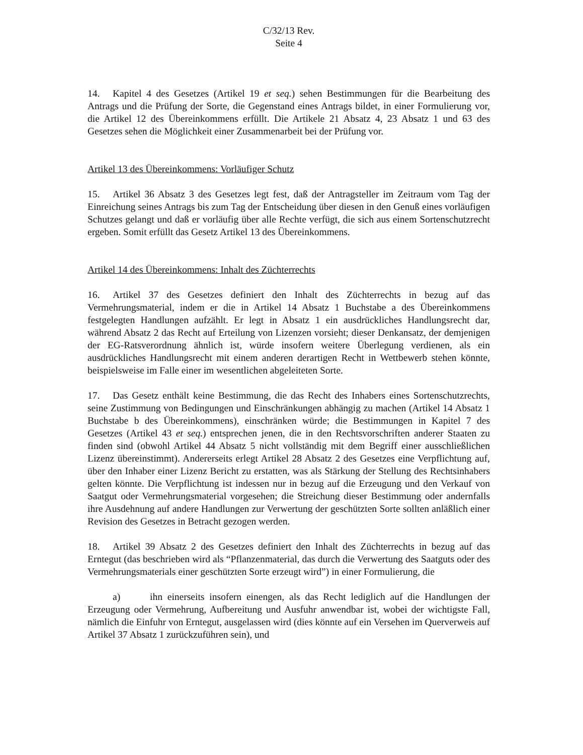C/32/13 Rev.
Seite 4
14. Kapitel 4 des Gesetzes (Artikel 19 et seq.) sehen Bestimmungen für die Bearbeitung des Antrags und die Prüfung der Sorte, die Gegenstand eines Antrags bildet, in einer Formulierung vor, die Artikel 12 des Übereinkommens erfüllt. Die Artikele 21 Absatz 4, 23 Absatz 1 und 63 des Gesetzes sehen die Möglichkeit einer Zusammenarbeit bei der Prüfung vor.
Artikel 13 des Übereinkommens: Vorläufiger Schutz
15. Artikel 36 Absatz 3 des Gesetzes legt fest, daß der Antragsteller im Zeitraum vom Tag der Einreichung seines Antrags bis zum Tag der Entscheidung über diesen in den Genuß eines vorläufigen Schutzes gelangt und daß er vorläufig über alle Rechte verfügt, die sich aus einem Sortenschutzrecht ergeben. Somit erfüllt das Gesetz Artikel 13 des Übereinkommens.
Artikel 14 des Übereinkommens: Inhalt des Züchterrechts
16. Artikel 37 des Gesetzes definiert den Inhalt des Züchterrechts in bezug auf das Vermehrungsmaterial, indem er die in Artikel 14 Absatz 1 Buchstabe a des Übereinkommens festgelegten Handlungen aufzählt. Er legt in Absatz 1 ein ausdrückliches Handlungsrecht dar, während Absatz 2 das Recht auf Erteilung von Lizenzen vorsieht; dieser Denkansatz, der demjenigen der EG-Ratsverordnung ähnlich ist, würde insofern weitere Überlegung verdienen, als ein ausdrückliches Handlungsrecht mit einem anderen derartigen Recht in Wettbewerb stehen könnte, beispielsweise im Falle einer im wesentlichen abgeleiteten Sorte.
17. Das Gesetz enthält keine Bestimmung, die das Recht des Inhabers eines Sortenschutzrechts, seine Zustimmung von Bedingungen und Einschränkungen abhängig zu machen (Artikel 14 Absatz 1 Buchstabe b des Übereinkommens), einschränken würde; die Bestimmungen in Kapitel 7 des Gesetzes (Artikel 43 et seq.) entsprechen jenen, die in den Rechtsvorschriften anderer Staaten zu finden sind (obwohl Artikel 44 Absatz 5 nicht vollständig mit dem Begriff einer ausschließlichen Lizenz übereinstimmt). Andererseits erlegt Artikel 28 Absatz 2 des Gesetzes eine Verpflichtung auf, über den Inhaber einer Lizenz Bericht zu erstatten, was als Stärkung der Stellung des Rechtsinhabers gelten könnte. Die Verpflichtung ist indessen nur in bezug auf die Erzeugung und den Verkauf von Saatgut oder Vermehrungsmaterial vorgesehen; die Streichung dieser Bestimmung oder andernfalls ihre Ausdehnung auf andere Handlungen zur Verwertung der geschützten Sorte sollten anläßlich einer Revision des Gesetzes in Betracht gezogen werden.
18. Artikel 39 Absatz 2 des Gesetzes definiert den Inhalt des Züchterrechts in bezug auf das Erntegut (das beschrieben wird als “Pflanzenmaterial, das durch die Verwertung des Saatguts oder des Vermehrungsmaterials einer geschützten Sorte erzeugt wird”) in einer Formulierung, die
a) ihn einerseits insofern einengen, als das Recht lediglich auf die Handlungen der Erzeugung oder Vermehrung, Aufbereitung und Ausfuhr anwendbar ist, wobei der wichtigste Fall, nämlich die Einfuhr von Erntegut, ausgelassen wird (dies könnte auf ein Versehen im Querverweis auf Artikel 37 Absatz 1 zurückzuführen sein), und